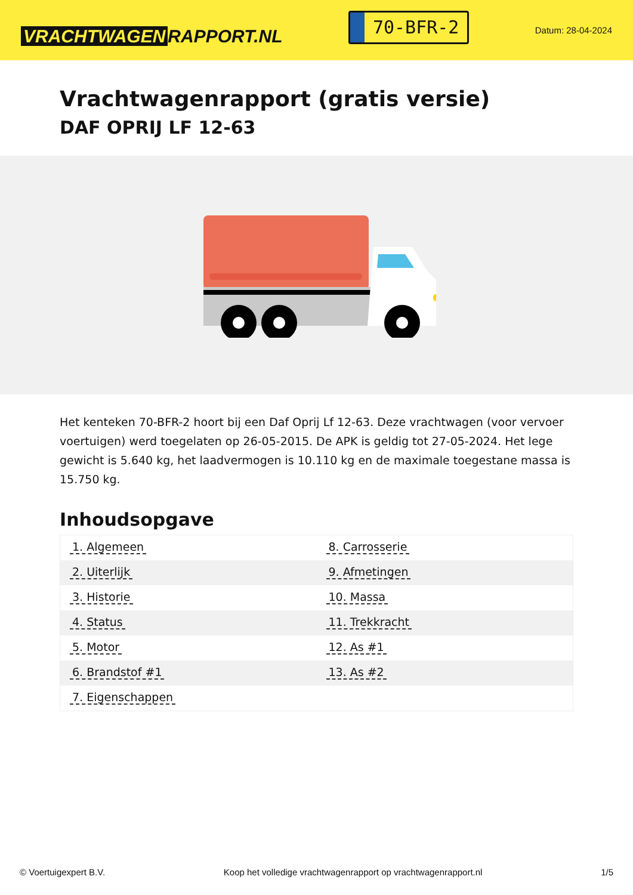VRACHTWAGEN RAPPORT.NL
70-BFR-2
Datum: 28-04-2024
Vrachtwagenrapport (gratis versie)
DAF OPRIJ LF 12-63
Het kenteken 70-BFR-2 hoort bij een Daf Oprij Lf 12-63. Deze vrachtwagen (voor vervoer voertuigen) werd toegelaten op 26-05-2015. De APK is geldig tot 27-05-2024. Het lege gewicht is 5.640 kg, het laadvermogen is 10.110 kg en de maximale toegestane massa is 15.750 kg.
Inhoudsopgave
| 1. Algemeen | 8. Carrosserie |
| 2. Uiterlijk | 9. Afmetingen |
| 3. Historie | 10. Massa |
| 4. Status | 11. Trekkracht |
| 5. Motor | 12. As #1 |
| 6. Brandstof #1 | 13. As #2 |
| 7. Eigenschappen | |
© Voertuigexpert B.V. Koop het volledige vrachtwagenrapport op vrachtwagenrapport.nl 1/5